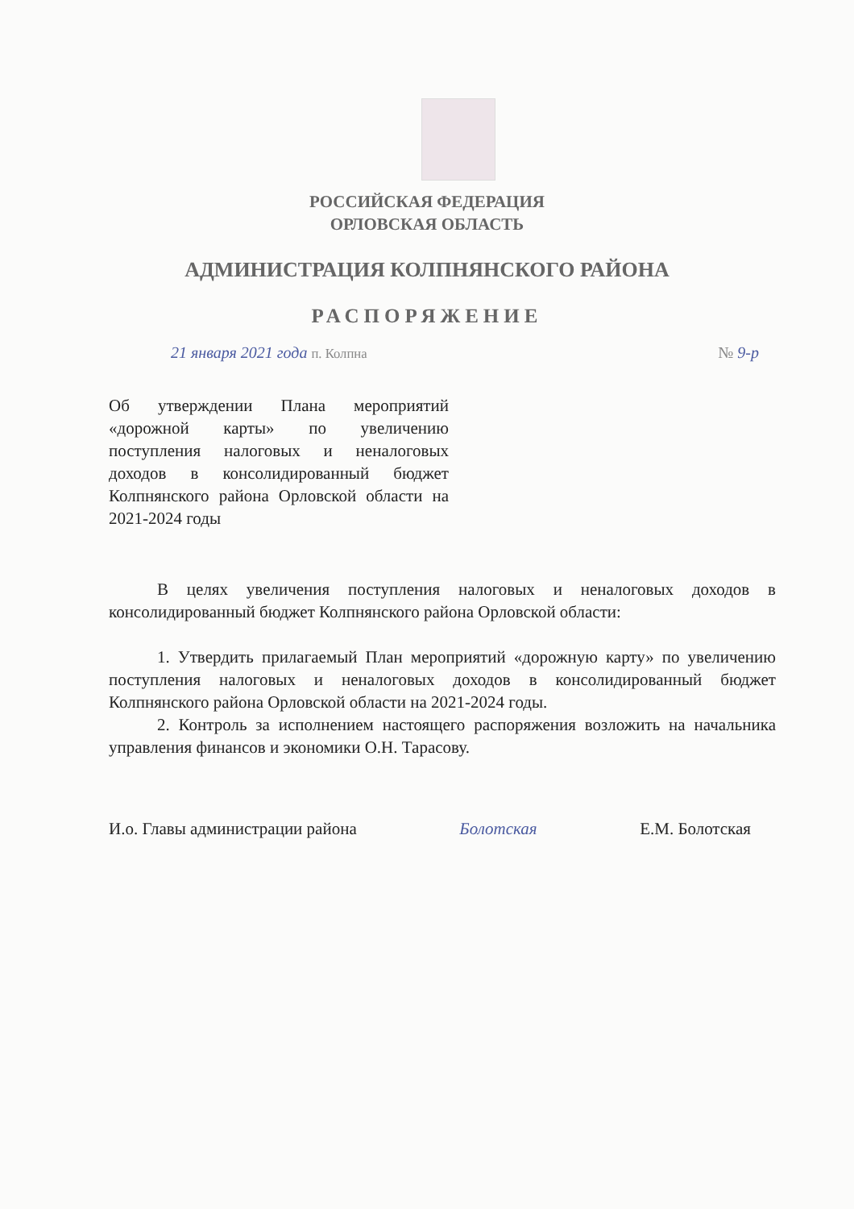РОССИЙСКАЯ ФЕДЕРАЦИЯ
ОРЛОВСКАЯ ОБЛАСТЬ
АДМИНИСТРАЦИЯ КОЛПНЯНСКОГО РАЙОНА
РАСПОРЯЖЕНИЕ
21 января 2021 года п. Колпна № 9-р
Об утверждении Плана мероприятий «дорожной карты» по увеличению поступления налоговых и неналоговых доходов в консолидированный бюджет Колпнянского района Орловской области на 2021-2024 годы
В целях увеличения поступления налоговых и неналоговых доходов в консолидированный бюджет Колпнянского района Орловской области:
1. Утвердить прилагаемый План мероприятий «дорожную карту» по увеличению поступления налоговых и неналоговых доходов в консолидированный бюджет Колпнянского района Орловской области на 2021-2024 годы.
2. Контроль за исполнением настоящего распоряжения возложить на начальника управления финансов и экономики О.Н. Тарасову.
И.о. Главы администрации района Болотская Е.М. Болотская